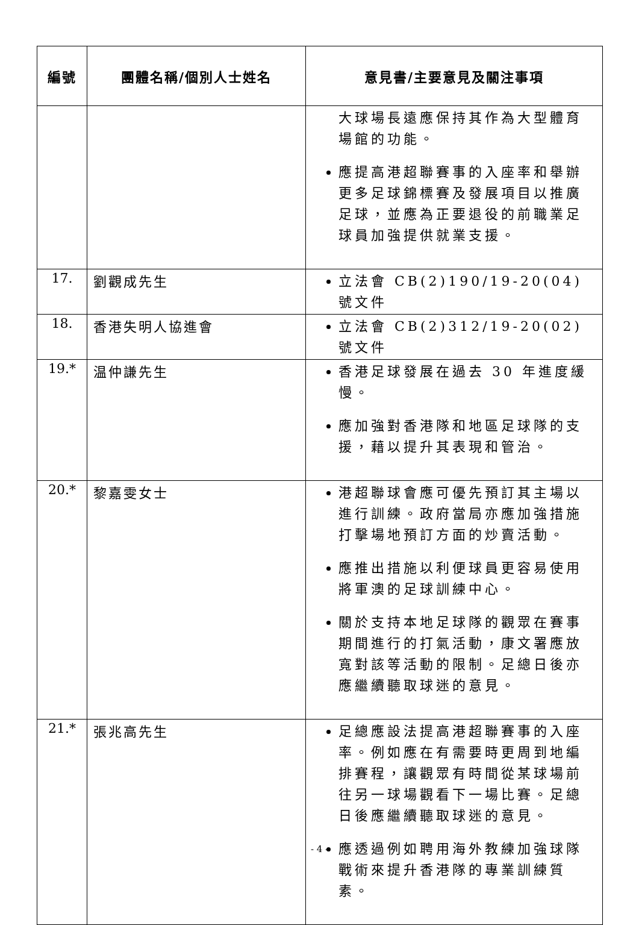| 編號 | 團體名稱/個別人士姓名 | 意見書/主要意見及關注事項 |
| --- | --- | --- |
| | | 大球場長遠應保持其作為大型體育場館的功能。 應提高港超聯賽事的入座率和舉辦更多足球錦標賽及發展項目以推廣足球，並應為正要退役的前職業足球員加強提供就業支援。 |
| 17. | 劉觀成先生 | 立法會 CB(2)190/19-20(04)號文件 |
| 18. | 香港失明人協進會 | 立法會 CB(2)312/19-20(02)號文件 |
| 19.* | 温仲謙先生 | 香港足球發展在過去 30 年進度緩慢。 應加強對香港隊和地區足球隊的支援，藉以提升其表現和管治。 |
| 20.* | 黎嘉雯女士 | 港超聯球會應可優先預訂其主場以進行訓練。政府當局亦應加強措施打擊場地預訂方面的炒賣活動。 應推出措施以利便球員更容易使用將軍澳的足球訓練中心。 關於支持本地足球隊的觀眾在賽事期間進行的打氣活動，康文署應放寬對該等活動的限制。足總日後亦應繼續聽取球迷的意見。 |
| 21.* | 張兆高先生 | 足總應設法提高港超聯賽事的入座率。例如應在有需要時更周到地編排賽程，讓觀眾有時間從某球場前往另一球場觀看下一場比賽。足總日後應繼續聽取球迷的意見。 應透過例如聘用海外教練加強球隊戰術來提升香港隊的專業訓練質素。 |
- 4 -